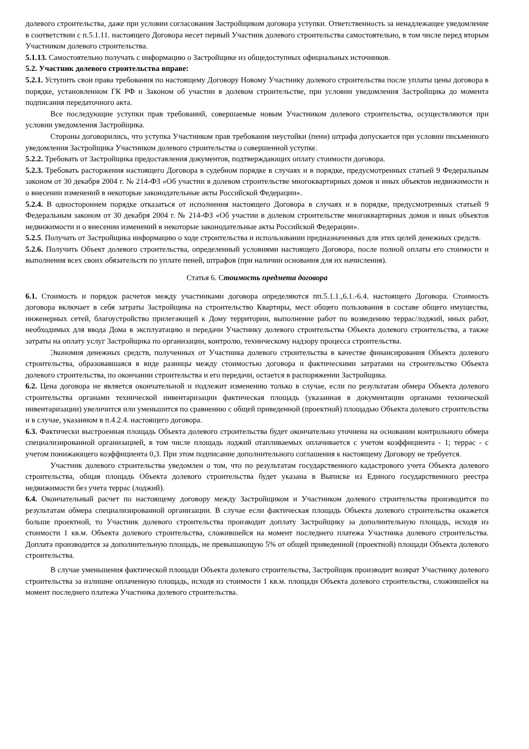долевого строительства, даже при условии согласования Застройщиком договора уступки. Ответственность за ненадлежащее уведомление в соответствии с п.5.1.11. настоящего Договора несет первый Участник долевого строительства самостоятельно, в том числе перед вторым Участником долевого строительства.
5.1.13. Самостоятельно получать с информацию о Застройщике из общедоступных официальных источников.
5.2. Участник долевого строительства вправе:
5.2.1. Уступить свои права требования по настоящему Договору Новому Участнику долевого строительства после уплаты цены договора в порядке, установленном ГК РФ и Законом об участии в долевом строительстве, при условии уведомления Застройщика до момента подписания передаточного акта.
Все последующие уступки прав требований, совершаемые новым Участником долевого строительства, осуществляются при условии уведомления Застройщика.
Стороны договорились, что уступка Участником прав требования неустойки (пени) штрафа допускается при условии письменного уведомления Застройщика Участником долевого строительства о совершенной уступке.
5.2.2. Требовать от Застройщика предоставления документов, подтверждающих оплату стоимости договора.
5.2.3. Требовать расторжения настоящего Договора в судебном порядке в случаях и в порядке, предусмотренных статьей 9 Федеральным законом от 30 декабря 2004 г. № 214-ФЗ «Об участии в долевом строительстве многоквартирных домов и иных объектов недвижимости и о внесении изменений в некоторые законодательные акты Российской Федерации».
5.2.4. В одностороннем порядке отказаться от исполнения настоящего Договора в случаях и в порядке, предусмотренных статьей 9 Федеральным законом от 30 декабря 2004 г. № 214-ФЗ «Об участии в долевом строительстве многоквартирных домов и иных объектов недвижимости и о внесении изменений в некоторые законодательные акты Российской Федерации».
5.2.5. Получать от Застройщика информацию о ходе строительства и использовании предназначенных для этих целей денежных средств.
5.2.6. Получить Объект долевого строительства, определенный условиями настоящего Договора, после полной оплаты его стоимости и выполнения всех своих обязательств по уплате пеней, штрафов (при наличии основания для их начисления).
Статья 6. Стоимость предмета договора
6.1. Стоимость и порядок расчетов между участниками договора определяются пп.5.1.1.,6.1.-6.4. настоящего Договора. Стоимость договора включает в себя затраты Застройщика на строительство Квартиры, мест общего пользования в составе общего имущества, инженерных сетей, благоустройство прилегающей к Дому территории, выполнение работ по возведению террас/лоджий, иных работ, необходимых для ввода Дома в эксплуатацию и передачи Участнику долевого строительства Объекта долевого строительства, а также затраты на оплату услуг Застройщика по организации, контролю, техническому надзору процесса строительства.
Экономия денежных средств, полученных от Участника долевого строительства в качестве финансирования Объекта долевого строительства, образовавшаяся в виде разницы между стоимостью договора и фактическими затратами на строительство Объекта долевого строительства, по окончании строительства и его передачи, остается в распоряжении Застройщика.
6.2. Цена договора не является окончательной и подлежит изменению только в случае, если по результатам обмера Объекта долевого строительства органами технической инвентаризации фактическая площадь (указанная в документации органами технической инвентаризации) увеличится или уменьшится по сравнению с общей приведенной (проектной) площадью Объекта долевого строительства и в случае, указанном в п.4.2.4. настоящего договора.
6.3. Фактически выстроенная площадь Объекта долевого строительства будет окончательно уточнена на основании контрольного обмера специализированной организацией, в том числе площадь лоджий отапливаемых оплачивается с учетом коэффициента - 1; террас - с учетом понижающего коэффициента 0,3. При этом подписание дополнительного соглашения к настоящему Договору не требуется.
Участник долевого строительства уведомлен о том, что по результатам государственного кадастрового учета Объекта долевого строительства, общая площадь Объекта долевого строительства будет указана в Выписке из Единого государственного реестра недвижимости без учета террас (лоджий).
6.4. Окончательный расчет по настоящему договору между Застройщиком и Участником долевого строительства производится по результатам обмера специализированной организации. В случае если фактическая площадь Объекта долевого строительства окажется больше проектной, то Участник долевого строительства производит доплату Застройщику за дополнительную площадь, исходя из стоимости 1 кв.м. Объекта долевого строительства, сложившейся на момент последнего платежа Участника долевого строительства. Доплата производится за дополнительную площадь, не превышающую 5% от общей приведенной (проектной) площади Объекта долевого строительства.
В случае уменьшения фактической площади Объекта долевого строительства, Застройщик производит возврат Участнику долевого строительства за излишне оплаченную площадь, исходя из стоимости 1 кв.м. площади Объекта долевого строительства, сложившейся на момент последнего платежа Участника долевого строительства.